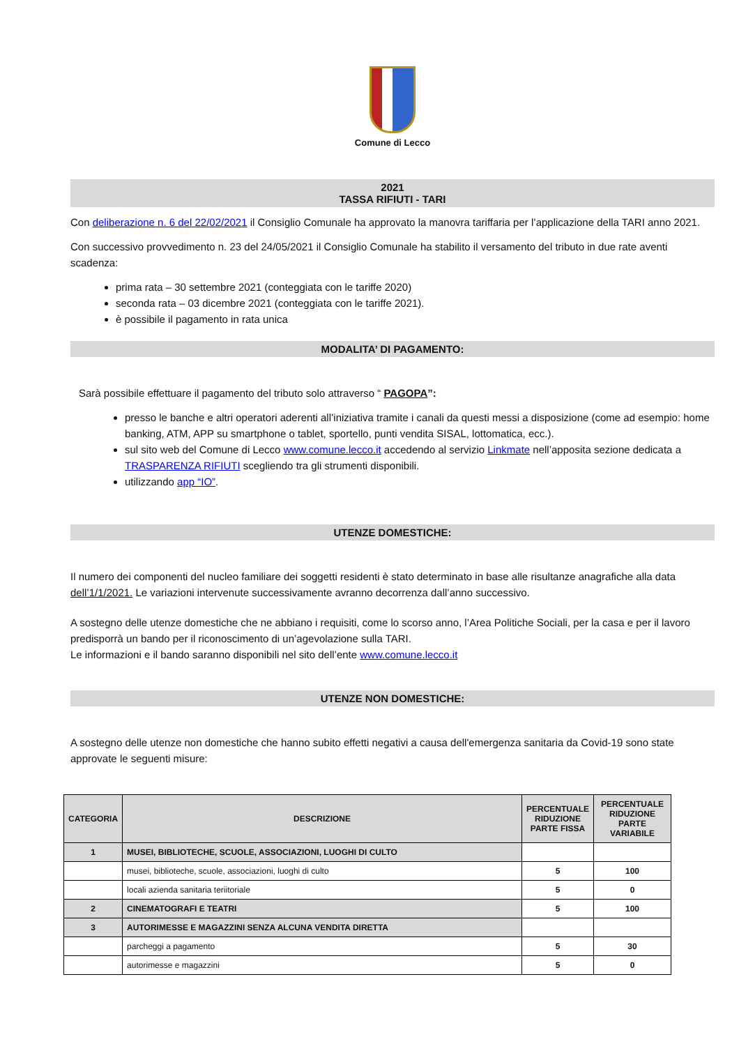Comune di Lecco
2021
TASSA RIFIUTI - TARI
Con deliberazione n. 6 del 22/02/2021 il Consiglio Comunale ha approvato la manovra tariffaria per l’applicazione della TARI anno 2021.
Con successivo provvedimento n. 23 del 24/05/2021 il Consiglio Comunale ha stabilito il versamento del tributo in due rate aventi scadenza:
prima rata – 30 settembre 2021 (conteggiata con le tariffe 2020)
seconda rata – 03 dicembre 2021 (conteggiata con le tariffe 2021).
è possibile il pagamento in rata unica
MODALITA’ DI PAGAMENTO:
Sarà possibile effettuare il pagamento del tributo solo attraverso “ PAGOPA”:
presso le banche e altri operatori aderenti all’iniziativa tramite i canali da questi messi a disposizione (come ad esempio: home banking, ATM, APP su smartphone o tablet, sportello, punti vendita SISAL, lottomatica, ecc.).
sul sito web del Comune di Lecco www.comune.lecco.it accedendo al servizio Linkmate nell’apposita sezione dedicata a TRASPARENZA RIFIUTI scegliendo tra gli strumenti disponibili.
utilizzando app “IO”.
UTENZE DOMESTICHE:
Il numero dei componenti del nucleo familiare dei soggetti residenti è stato determinato in base alle risultanze anagrafiche alla data dell’1/1/2021. Le variazioni intervenute successivamente avranno decorrenza dall’anno successivo.
A sostegno delle utenze domestiche che ne abbiano i requisiti, come lo scorso anno, l’Area Politiche Sociali, per la casa e per il lavoro predisporrà un bando per il riconoscimento di un’agevolazione sulla TARI.
Le informazioni e il bando saranno disponibili nel sito dell’ente www.comune.lecco.it
UTENZE NON DOMESTICHE:
A sostegno delle utenze non domestiche che hanno subito effetti negativi a causa dell'emergenza sanitaria da Covid-19 sono state approvate le seguenti misure:
| CATEGORIA | DESCRIZIONE | PERCENTUALE RIDUZIONE PARTE FISSA | PERCENTUALE RIDUZIONE PARTE VARIABILE |
| --- | --- | --- | --- |
| 1 | MUSEI, BIBLIOTECHE, SCUOLE, ASSOCIAZIONI, LUOGHI DI CULTO | | |
| | musei, biblioteche, scuole, associazioni, luoghi di culto | 5 | 100 |
| | locali azienda sanitaria teriitoriale | 5 | 0 |
| 2 | CINEMATOGRAFI E TEATRI | 5 | 100 |
| 3 | AUTORIMESSE E MAGAZZINI SENZA ALCUNA VENDITA DIRETTA | | |
| | parcheggi a pagamento | 5 | 30 |
| | autorimesse e magazzini | 5 | 0 |